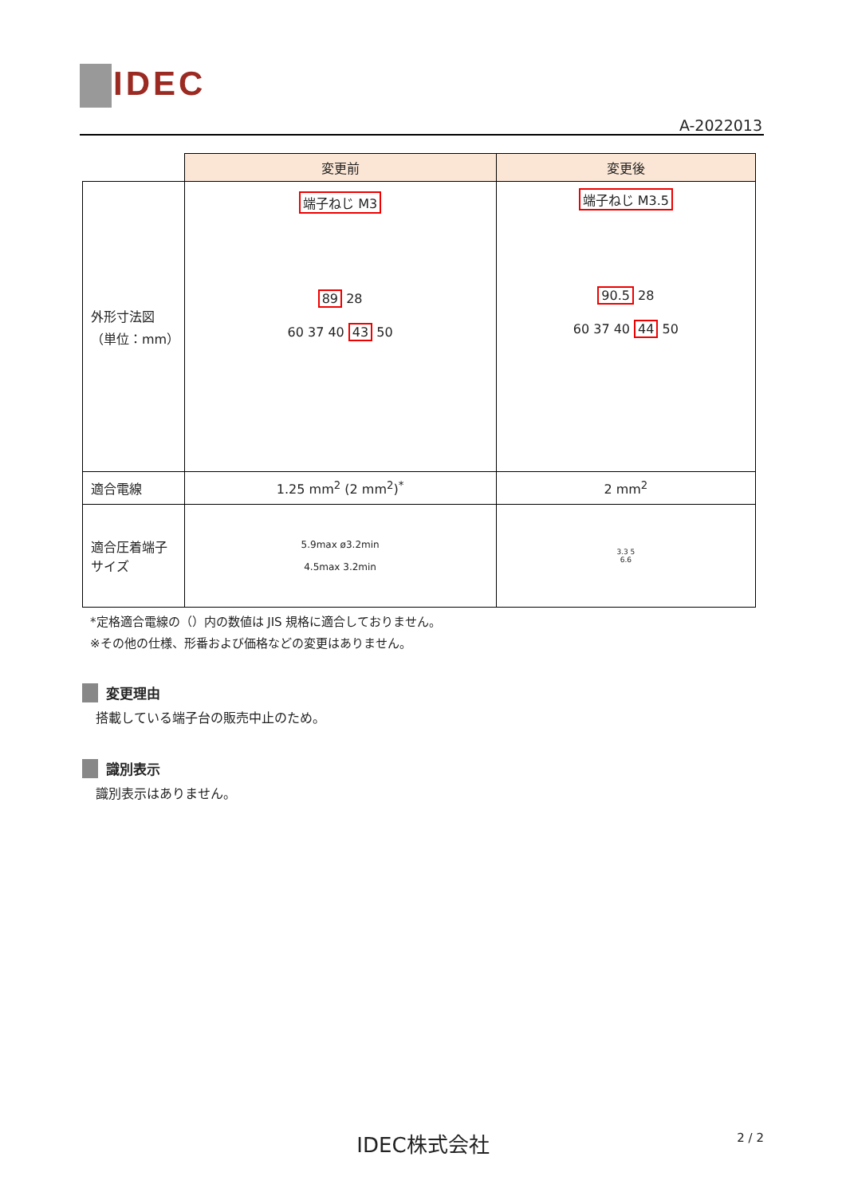IDEC
A-2022013
| | 変更前 | 変更後 |
| 外形寸法図 （単位：mm） | 端子ねじ M3 89 28 60 37 40 43 50 | 端子ねじ M3.5 90.5 28 60 37 40 44 50 |
| 適合電線 | 1.25 mm<sup>2</sup> (2 mm<sup>2</sup>)<sup>*</sup> | 2 mm<sup>2</sup> |
| 適合圧着端子 サイズ | 5.9max ø3.2min 4.5max 3.2min | 3.3 5 6.6 |
*定格適合電線の（）内の数値は JIS 規格に適合しておりません。
※その他の仕様、形番および価格などの変更はありません。
変更理由
搭載している端子台の販売中止のため。
識別表示
識別表示はありません。
IDEC株式会社 2 / 2